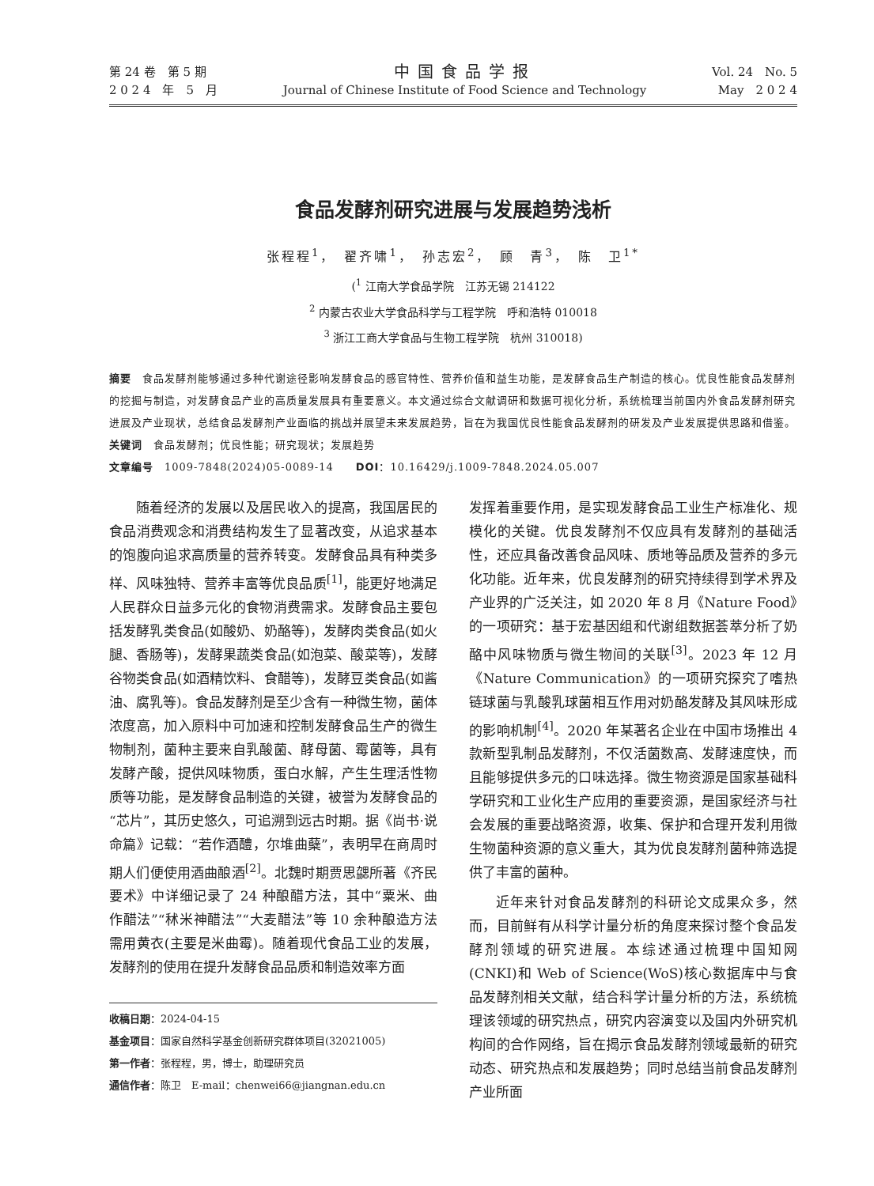第 24 卷　第 5 期
2 0 2 4　年　5　月
中国食品学报
Journal of Chinese Institute of Food Science and Technology
Vol. 24　No. 5
May　2 0 2 4
食品发酵剂研究进展与发展趋势浅析
张程程<sup>1</sup>，　翟齐啸<sup>1</sup>，　孙志宏<sup>2</sup>，　顾　青<sup>3</sup>，　陈　卫<sup>1*</sup>
(<sup>1</sup> 江南大学食品学院　江苏无锡 214122
<sup>2</sup> 内蒙古农业大学食品科学与工程学院　呼和浩特 010018
<sup>3</sup> 浙江工商大学食品与生物工程学院　杭州 310018)
摘要　食品发酵剂能够通过多种代谢途径影响发酵食品的感官特性、营养价值和益生功能，是发酵食品生产制造的核心。优良性能食品发酵剂的挖掘与制造，对发酵食品产业的高质量发展具有重要意义。本文通过综合文献调研和数据可视化分析，系统梳理当前国内外食品发酵剂研究进展及产业现状，总结食品发酵剂产业面临的挑战并展望未来发展趋势，旨在为我国优良性能食品发酵剂的研发及产业发展提供思路和借鉴。
关键词　食品发酵剂；优良性能；研究现状；发展趋势
文章编号　1009-7848(2024)05-0089-14　　DOI：10.16429/j.1009-7848.2024.05.007
随着经济的发展以及居民收入的提高，我国居民的食品消费观念和消费结构发生了显著改变，从追求基本的饱腹向追求高质量的营养转变。发酵食品具有种类多样、风味独特、营养丰富等优良品质<sup>[1]</sup>，能更好地满足人民群众日益多元化的食物消费需求。发酵食品主要包括发酵乳类食品(如酸奶、奶酪等)，发酵肉类食品(如火腿、香肠等)，发酵果蔬类食品(如泡菜、酸菜等)，发酵谷物类食品(如酒精饮料、食醋等)，发酵豆类食品(如酱油、腐乳等)。食品发酵剂是至少含有一种微生物，菌体浓度高，加入原料中可加速和控制发酵食品生产的微生物制剂，菌种主要来自乳酸菌、酵母菌、霉菌等，具有发酵产酸，提供风味物质，蛋白水解，产生生理活性物质等功能，是发酵食品制造的关键，被誉为发酵食品的“芯片”，其历史悠久，可追溯到远古时期。据《尚书·说命篇》记载：“若作酒醴，尔堆曲蘖”，表明早在商周时期人们便使用酒曲酿酒<sup>[2]</sup>。北魏时期贾思勰所著《齐民要术》中详细记录了 24 种酿醋方法，其中“粟米、曲作醋法”“秫米神醋法”“大麦醋法”等 10 余种酿造方法需用黄衣(主要是米曲霉)。随着现代食品工业的发展，发酵剂的使用在提升发酵食品品质和制造效率方面
收稿日期：2024-04-15
基金项目：国家自然科学基金创新研究群体项目(32021005)
第一作者：张程程，男，博士，助理研究员
通信作者：陈卫　E-mail：chenwei66@jiangnan.edu.cn
发挥着重要作用，是实现发酵食品工业生产标准化、规模化的关键。优良发酵剂不仅应具有发酵剂的基础活性，还应具备改善食品风味、质地等品质及营养的多元化功能。近年来，优良发酵剂的研究持续得到学术界及产业界的广泛关注，如 2020 年 8 月《Nature Food》的一项研究：基于宏基因组和代谢组数据荟萃分析了奶酪中风味物质与微生物间的关联<sup>[3]</sup>。2023 年 12 月《Nature Communication》的一项研究探究了嗜热链球菌与乳酸乳球菌相互作用对奶酪发酵及其风味形成的影响机制<sup>[4]</sup>。2020 年某著名企业在中国市场推出 4 款新型乳制品发酵剂，不仅活菌数高、发酵速度快，而且能够提供多元的口味选择。微生物资源是国家基础科学研究和工业化生产应用的重要资源，是国家经济与社会发展的重要战略资源，收集、保护和合理开发利用微生物菌种资源的意义重大，其为优良发酵剂菌种筛选提供了丰富的菌种。
近年来针对食品发酵剂的科研论文成果众多，然而，目前鲜有从科学计量分析的角度来探讨整个食品发酵剂领域的研究进展。本综述通过梳理中国知网(CNKI)和 Web of Science(WoS)核心数据库中与食品发酵剂相关文献，结合科学计量分析的方法，系统梳理该领域的研究热点，研究内容演变以及国内外研究机构间的合作网络，旨在揭示食品发酵剂领域最新的研究动态、研究热点和发展趋势；同时总结当前食品发酵剂产业所面